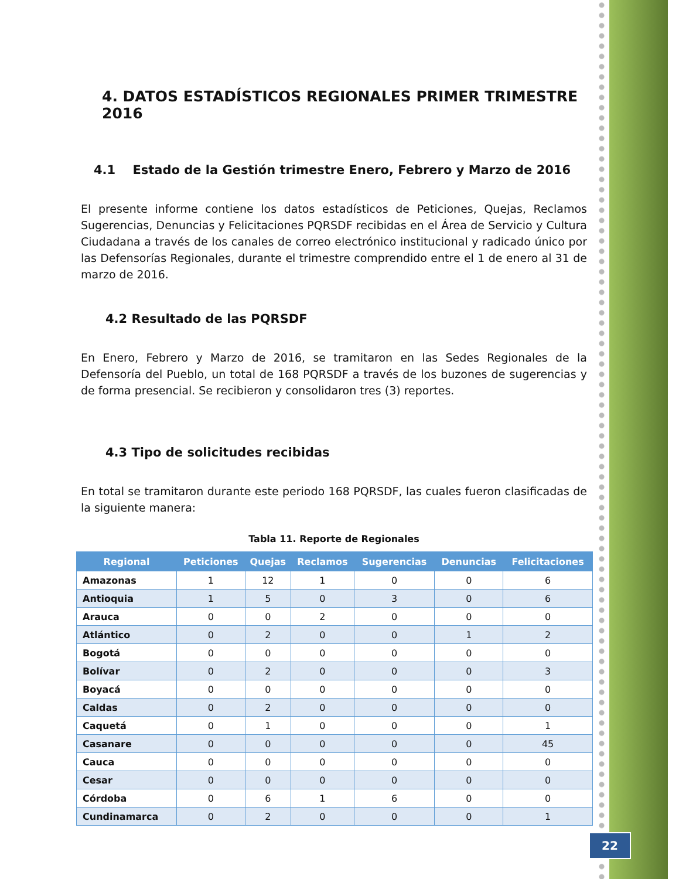4. DATOS ESTADÍSTICOS REGIONALES PRIMER TRIMESTRE 2016
4.1 Estado de la Gestión trimestre Enero, Febrero y Marzo de 2016
El presente informe contiene los datos estadísticos de Peticiones, Quejas, Reclamos Sugerencias, Denuncias y Felicitaciones PQRSDF recibidas en el Área de Servicio y Cultura Ciudadana a través de los canales de correo electrónico institucional y radicado único por las Defensorías Regionales, durante el trimestre comprendido entre el 1 de enero al 31 de marzo de 2016.
4.2 Resultado de las PQRSDF
En Enero, Febrero y Marzo de 2016, se tramitaron en las Sedes Regionales de la Defensoría del Pueblo, un total de 168 PQRSDF a través de los buzones de sugerencias y de forma presencial. Se recibieron y consolidaron tres (3) reportes.
4.3 Tipo de solicitudes recibidas
En total se tramitaron durante este periodo 168 PQRSDF, las cuales fueron clasificadas de la siguiente manera:
Tabla 11. Reporte de Regionales
| Regional | Peticiones | Quejas | Reclamos | Sugerencias | Denuncias | Felicitaciones |
| --- | --- | --- | --- | --- | --- | --- |
| Amazonas | 1 | 12 | 1 | 0 | 0 | 6 |
| Antioquia | 1 | 5 | 0 | 3 | 0 | 6 |
| Arauca | 0 | 0 | 2 | 0 | 0 | 0 |
| Atlántico | 0 | 2 | 0 | 0 | 1 | 2 |
| Bogotá | 0 | 0 | 0 | 0 | 0 | 0 |
| Bolívar | 0 | 2 | 0 | 0 | 0 | 3 |
| Boyacá | 0 | 0 | 0 | 0 | 0 | 0 |
| Caldas | 0 | 2 | 0 | 0 | 0 | 0 |
| Caquetá | 0 | 1 | 0 | 0 | 0 | 1 |
| Casanare | 0 | 0 | 0 | 0 | 0 | 45 |
| Cauca | 0 | 0 | 0 | 0 | 0 | 0 |
| Cesar | 0 | 0 | 0 | 0 | 0 | 0 |
| Córdoba | 0 | 6 | 1 | 6 | 0 | 0 |
| Cundinamarca | 0 | 2 | 0 | 0 | 0 | 1 |
22